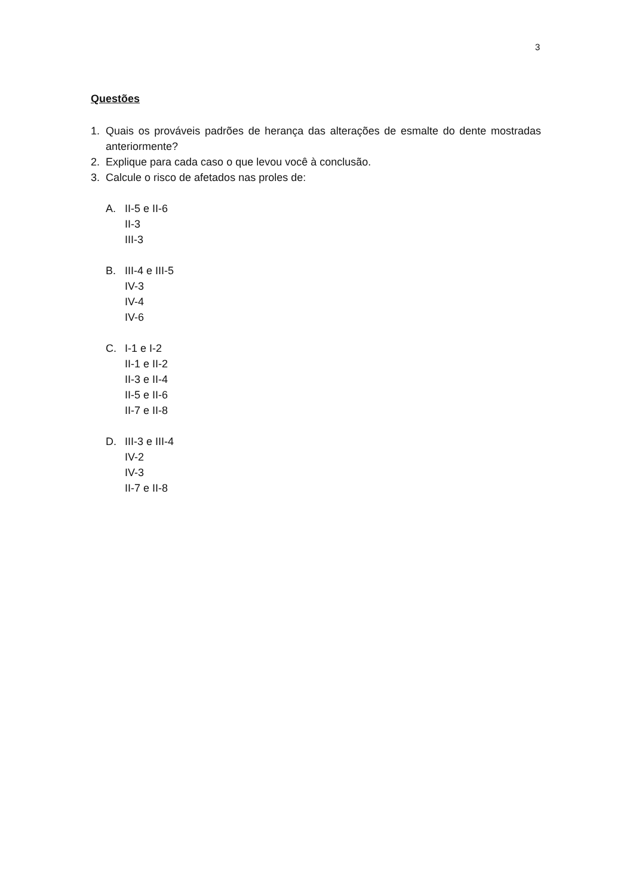3
Questões
1. Quais os prováveis padrões de herança das alterações de esmalte do dente mostradas anteriormente?
2. Explique para cada caso o que levou você à conclusão.
3. Calcule o risco de afetados nas proles de:
A. II-5 e II-6
II-3
III-3
B. III-4 e III-5
IV-3
IV-4
IV-6
C. I-1 e I-2
II-1 e II-2
II-3 e II-4
II-5 e II-6
II-7 e II-8
D. III-3 e III-4
IV-2
IV-3
II-7 e II-8